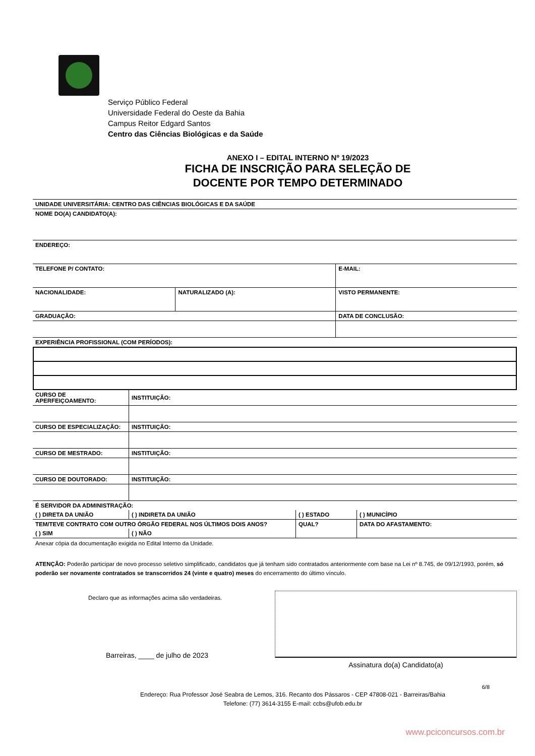Serviço Público Federal
Universidade Federal do Oeste da Bahia
Campus Reitor Edgard Santos
Centro das Ciências Biológicas e da Saúde
ANEXO I – EDITAL INTERNO Nº 19/2023
FICHA DE INSCRIÇÃO PARA SELEÇÃO DE
DOCENTE POR TEMPO DETERMINADO
| UNIDADE UNIVERSITÁRIA: CENTRO DAS CIÊNCIAS BIOLÓGICAS E DA SAÚDE | | | |
| NOME DO(A) CANDIDATO(A): | | | |
| ENDEREÇO: | | | |
| TELEFONE P/ CONTATO: | | E-MAIL: | |
| NACIONALIDADE: | NATURALIZADO (A): | VISTO PERMANENTE: | |
| GRADUAÇÃO: | | | DATA DE CONCLUSÃO: |
| EXPERIÊNCIA PROFISSIONAL (COM PERÍODOS): | | | |
| CURSO DE APERFEIÇOAMENTO: | INSTITUIÇÃO: |
| CURSO DE ESPECIALIZAÇÃO: | INSTITUIÇÃO: |
| CURSO DE MESTRADO: | INSTITUIÇÃO: |
| CURSO DE DOUTORADO: | INSTITUIÇÃO: |
| É SERVIDOR DA ADMINISTRAÇÃO: | | | | |
| ( ) DIRETA DA UNIÃO | ( ) INDIRETA DA UNIÃO | ( ) ESTADO | ( ) MUNICÍPIO | |
| TEM/TEVE CONTRATO COM OUTRO ÓRGÃO FEDERAL NOS ÚLTIMOS DOIS ANOS? | | QUAL? | | DATA DO AFASTAMENTO: |
| ( ) SIM | ( ) NÃO | | | |
Anexar cópia da documentação exigida no Edital Interno da Unidade.
ATENÇÃO: Poderão participar de novo processo seletivo simplificado, candidatos que já tenham sido contratados anteriormente com base na Lei nº 8.745, de 09/12/1993, porém, só poderão ser novamente contratados se transcorridos 24 (vinte e quatro) meses do encerramento do último vínculo.
Declaro que as informações acima são verdadeiras.
Barreiras, ____ de julho de 2023
Assinatura do(a) Candidato(a)
6/8
Endereço: Rua Professor José Seabra de Lemos, 316. Recanto dos Pássaros - CEP 47808-021 - Barreiras/Bahia
Telefone: (77) 3614-3155 E-mail: ccbs@ufob.edu.br
www.pciconcursos.com.br